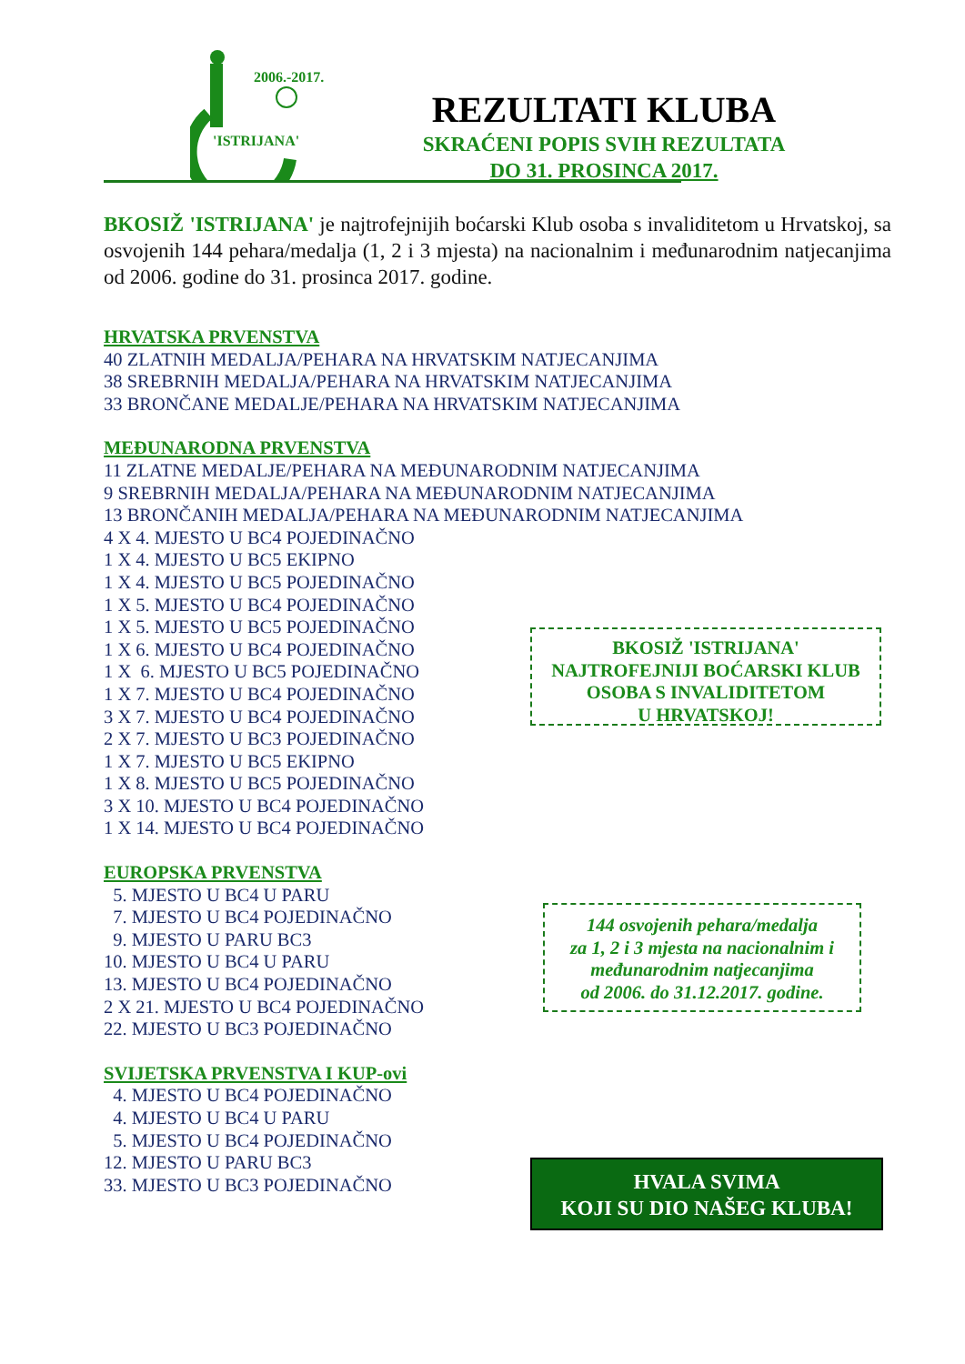'ISTRIJANA'
2006.-2017.
REZULTATI KLUBA
SKRAĆENI POPIS SVIH REZULTATA
DO 31. PROSINCA 2017.
BKOSIŽ 'ISTRIJANA' je najtrofejnijih boćarski Klub osoba s invaliditetom u Hrvatskoj, sa osvojenih 144 pehara/medalja (1, 2 i 3 mjesta) na nacionalnim i međunarodnim natjecanjima od 2006. godine do 31. prosinca 2017. godine.
HRVATSKA PRVENSTVA
40 ZLATNIH MEDALJA/PEHARA NA HRVATSKIM NATJECANJIMA
38 SREBRNIH MEDALJA/PEHARA NA HRVATSKIM NATJECANJIMA
33 BRONČANE MEDALJE/PEHARA NA HRVATSKIM NATJECANJIMA
MEĐUNARODNA PRVENSTVA
11 ZLATNE MEDALJE/PEHARA NA MEĐUNARODNIM NATJECANJIMA
9 SREBRNIH MEDALJA/PEHARA NA MEĐUNARODNIM NATJECANJIMA
13 BRONČANIH MEDALJA/PEHARA NA MEĐUNARODNIM NATJECANJIMA
4 X 4. MJESTO U BC4 POJEDINAČNO
1 X 4. MJESTO U BC5 EKIPNO
1 X 4. MJESTO U BC5 POJEDINAČNO
1 X 5. MJESTO U BC4 POJEDINAČNO
1 X 5. MJESTO U BC5 POJEDINAČNO
1 X 6. MJESTO U BC4 POJEDINAČNO
1 X 6. MJESTO U BC5 POJEDINAČNO
1 X 7. MJESTO U BC4 POJEDINAČNO
3 X 7. MJESTO U BC4 POJEDINAČNO
2 X 7. MJESTO U BC3 POJEDINAČNO
1 X 7. MJESTO U BC5 EKIPNO
1 X 8. MJESTO U BC5 POJEDINAČNO
3 X 10. MJESTO U BC4 POJEDINAČNO
1 X 14. MJESTO U BC4 POJEDINAČNO
EUROPSKA PRVENSTVA
5. MJESTO U BC4 U PARU
7. MJESTO U BC4 POJEDINAČNO
9. MJESTO U PARU BC3
10. MJESTO U BC4 U PARU
13. MJESTO U BC4 POJEDINAČNO
2 X 21. MJESTO U BC4 POJEDINAČNO
22. MJESTO U BC3 POJEDINAČNO
SVIJETSKA PRVENSTVA I KUP-ovi
4. MJESTO U BC4 POJEDINAČNO
4. MJESTO U BC4 U PARU
5. MJESTO U BC4 POJEDINAČNO
12. MJESTO U PARU BC3
33. MJESTO U BC3 POJEDINAČNO
BKOSIŽ 'ISTRIJANA'
NAJTROFEJNIJI BOĆARSKI KLUB
OSOBA S INVALIDITETOM
U HRVATSKOJ!
144 osvojenih pehara/medalja
za 1, 2 i 3 mjesta na nacionalnim i
međunarodnim natjecanjima
od 2006. do 31.12.2017. godine.
HVALA SVIMA
KOJI SU DIO NAŠEG KLUBA!